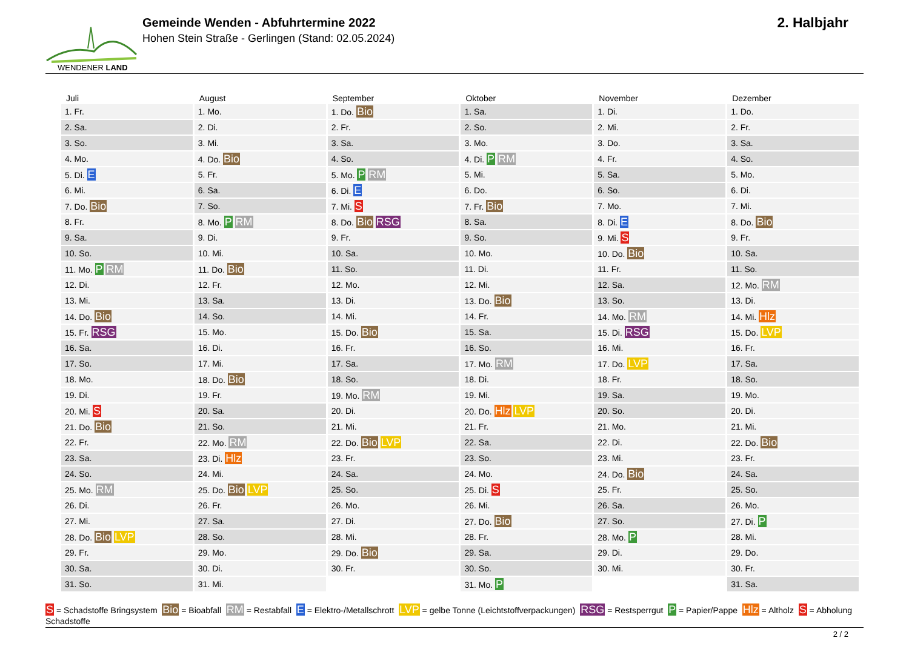WENDENER LAND
Gemeinde Wenden - Abfuhrtermine 2022
Hohen Stein Straße - Gerlingen (Stand: 02.05.2024)
2. Halbjahr
| Juli | August | September | Oktober | November | Dezember |
| --- | --- | --- | --- | --- | --- |
| 1. Fr. | 1. Mo. | 1. Do. Bio | 1. Sa. | 1. Di. | 1. Do. |
| 2. Sa. | 2. Di. | 2. Fr. | 2. So. | 2. Mi. | 2. Fr. |
| 3. So. | 3. Mi. | 3. Sa. | 3. Mo. | 3. Do. | 3. Sa. |
| 4. Mo. | 4. Do. Bio | 4. So. | 4. Di. P RM | 4. Fr. | 4. So. |
| 5. Di. E | 5. Fr. | 5. Mo. P RM | 5. Mi. | 5. Sa. | 5. Mo. |
| 6. Mi. | 6. Sa. | 6. Di. E | 6. Do. | 6. So. | 6. Di. |
| 7. Do. Bio | 7. So. | 7. Mi. S | 7. Fr. Bio | 7. Mo. | 7. Mi. |
| 8. Fr. | 8. Mo. P RM | 8. Do. Bio RSG | 8. Sa. | 8. Di. E | 8. Do. Bio |
| 9. Sa. | 9. Di. | 9. Fr. | 9. So. | 9. Mi. S | 9. Fr. |
| 10. So. | 10. Mi. | 10. Sa. | 10. Mo. | 10. Do. Bio | 10. Sa. |
| 11. Mo. P RM | 11. Do. Bio | 11. So. | 11. Di. | 11. Fr. | 11. So. |
| 12. Di. | 12. Fr. | 12. Mo. | 12. Mi. | 12. Sa. | 12. Mo. RM |
| 13. Mi. | 13. Sa. | 13. Di. | 13. Do. Bio | 13. So. | 13. Di. |
| 14. Do. Bio | 14. So. | 14. Mi. | 14. Fr. | 14. Mo. RM | 14. Mi. Hlz |
| 15. Fr. RSG | 15. Mo. | 15. Do. Bio | 15. Sa. | 15. Di. RSG | 15. Do. LVP |
| 16. Sa. | 16. Di. | 16. Fr. | 16. So. | 16. Mi. | 16. Fr. |
| 17. So. | 17. Mi. | 17. Sa. | 17. Mo. RM | 17. Do. LVP | 17. Sa. |
| 18. Mo. | 18. Do. Bio | 18. So. | 18. Di. | 18. Fr. | 18. So. |
| 19. Di. | 19. Fr. | 19. Mo. RM | 19. Mi. | 19. Sa. | 19. Mo. |
| 20. Mi. S | 20. Sa. | 20. Di. | 20. Do. Hlz LVP | 20. So. | 20. Di. |
| 21. Do. Bio | 21. So. | 21. Mi. | 21. Fr. | 21. Mo. | 21. Mi. |
| 22. Fr. | 22. Mo. RM | 22. Do. Bio LVP | 22. Sa. | 22. Di. | 22. Do. Bio |
| 23. Sa. | 23. Di. Hlz | 23. Fr. | 23. So. | 23. Mi. | 23. Fr. |
| 24. So. | 24. Mi. | 24. Sa. | 24. Mo. | 24. Do. Bio | 24. Sa. |
| 25. Mo. RM | 25. Do. Bio LVP | 25. So. | 25. Di. S | 25. Fr. | 25. So. |
| 26. Di. | 26. Fr. | 26. Mo. | 26. Mi. | 26. Sa. | 26. Mo. |
| 27. Mi. | 27. Sa. | 27. Di. | 27. Do. Bio | 27. So. | 27. Di. P |
| 28. Do. Bio LVP | 28. So. | 28. Mi. | 28. Fr. | 28. Mo. P | 28. Mi. |
| 29. Fr. | 29. Mo. | 29. Do. Bio | 29. Sa. | 29. Di. | 29. Do. |
| 30. Sa. | 30. Di. | 30. Fr. | 30. So. | 30. Mi. | 30. Fr. |
| 31. So. | 31. Mi. | | 31. Mo. P | | 31. Sa. |
S = Schadstoffe Bringsystem Bio = Bioabfall RM = Restabfall E = Elektro-/Metallschrott LVP = gelbe Tonne (Leichtstoffverpackungen) RSG = Restsperrgut P = Papier/Pappe Hlz = Altholz S = Abholung Schadstoffe
2 / 2